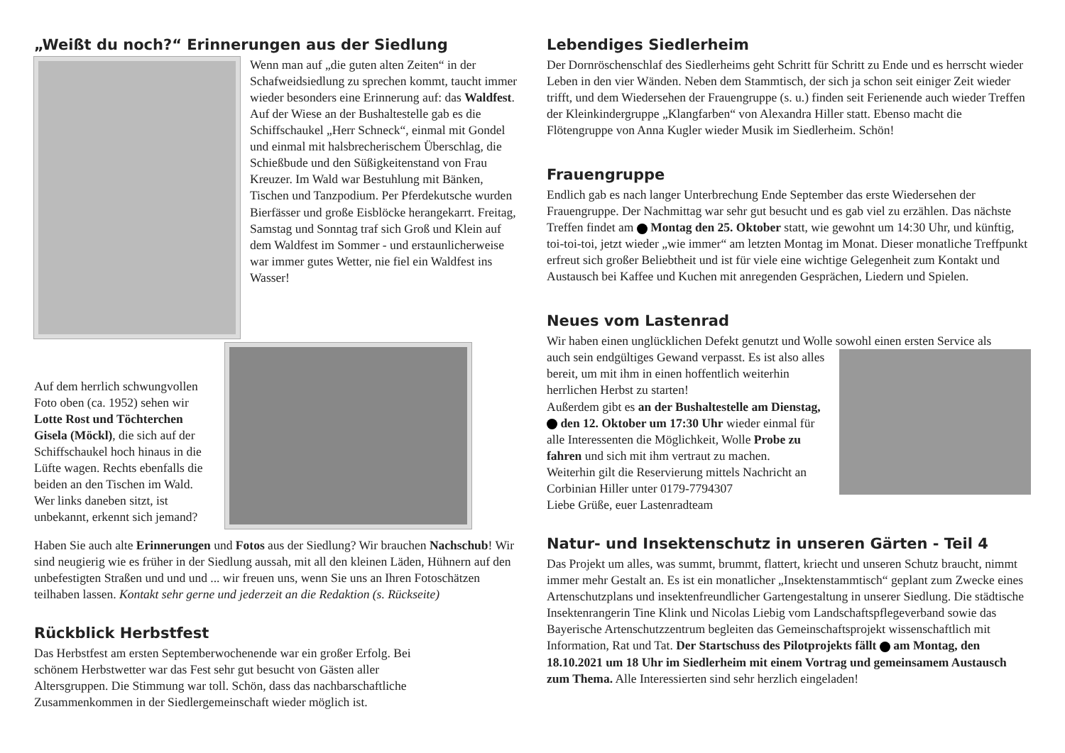„Weißt du noch?“ Erinnerungen aus der Siedlung
Wenn man auf „die guten alten Zeiten“ in der Schafweidsiedlung zu sprechen kommt, taucht immer wieder besonders eine Erinnerung auf: das Waldfest. Auf der Wiese an der Bushaltestelle gab es die Schiffschaukel „Herr Schneck“, einmal mit Gondel und einmal mit halsbrecherischem Überschlag, die Schießbude und den Süßigkeitenstand von Frau Kreuzer. Im Wald war Bestuhlung mit Bänken, Tischen und Tanzpodium. Per Pferdekutsche wurden Bierfässer und große Eisblöcke herangekarrt. Freitag, Samstag und Sonntag traf sich Groß und Klein auf dem Waldfest im Sommer - und erstaunlicherweise war immer gutes Wetter, nie fiel ein Waldfest ins Wasser!
Auf dem herrlich schwungvollen Foto oben (ca. 1952) sehen wir Lotte Rost und Töchterchen Gisela (Möckl), die sich auf der Schiffschaukel hoch hinaus in die Lüfte wagen. Rechts ebenfalls die beiden an den Tischen im Wald. Wer links daneben sitzt, ist unbekannt, erkennt sich jemand?
Haben Sie auch alte Erinnerungen und Fotos aus der Siedlung? Wir brauchen Nachschub! Wir sind neugierig wie es früher in der Siedlung aussah, mit all den kleinen Läden, Hühnern auf den unbefestigten Straßen und und und ... wir freuen uns, wenn Sie uns an Ihren Fotoschätzen teilhaben lassen. Kontakt sehr gerne und jederzeit an die Redaktion (s. Rückseite)
Rückblick Herbstfest
Das Herbstfest am ersten Septemberwochenende war ein großer Erfolg. Bei schönem Herbstwetter war das Fest sehr gut besucht von Gästen aller Altersgruppen. Die Stimmung war toll. Schön, dass das nachbarschaftliche Zusammenkommen in der Siedlergemeinschaft wieder möglich ist.
Lebendiges Siedlerheim
Der Dornröschenschlaf des Siedlerheims geht Schritt für Schritt zu Ende und es herrscht wieder Leben in den vier Wänden. Neben dem Stammtisch, der sich ja schon seit einiger Zeit wieder trifft, und dem Wiedersehen der Frauengruppe (s. u.) finden seit Ferienende auch wieder Treffen der Kleinkindergruppe „Klangfarben“ von Alexandra Hiller statt. Ebenso macht die Flötengruppe von Anna Kugler wieder Musik im Siedlerheim. Schön!
Frauengruppe
Endlich gab es nach langer Unterbrechung Ende September das erste Wiedersehen der Frauengruppe. Der Nachmittag war sehr gut besucht und es gab viel zu erzählen. Das nächste Treffen findet am Montag den 25. Oktober statt, wie gewohnt um 14:30 Uhr, und künftig, toi-toi-toi, jetzt wieder „wie immer“ am letzten Montag im Monat. Dieser monatliche Treffpunkt erfreut sich großer Beliebtheit und ist für viele eine wichtige Gelegenheit zum Kontakt und Austausch bei Kaffee und Kuchen mit anregenden Gesprächen, Liedern und Spielen.
Neues vom Lastenrad
Wir haben einen unglücklichen Defekt genutzt und Wolle sowohl einen ersten Service als
auch sein endgültiges Gewand verpasst. Es ist also alles bereit, um mit ihm in einen hoffentlich weiterhin herrlichen Herbst zu starten!
Außerdem gibt es an der Bushaltestelle am Dienstag, den 12. Oktober um 17:30 Uhr wieder einmal für alle Interessenten die Möglichkeit, Wolle Probe zu fahren und sich mit ihm vertraut zu machen.
Weiterhin gilt die Reservierung mittels Nachricht an Corbinian Hiller unter 0179-7794307
Liebe Grüße, euer Lastenradteam
Natur- und Insektenschutz in unseren Gärten - Teil 4
Das Projekt um alles, was summt, brummt, flattert, kriecht und unseren Schutz braucht, nimmt immer mehr Gestalt an. Es ist ein monatlicher „Insektenstammtisch“ geplant zum Zwecke eines Artenschutzplans und insektenfreundlicher Gartengestaltung in unserer Siedlung. Die städtische Insektenrangerin Tine Klink und Nicolas Liebig vom Landschaftspflegeverband sowie das Bayerische Artenschutzzentrum begleiten das Gemeinschaftsprojekt wissenschaftlich mit Information, Rat und Tat. Der Startschuss des Pilotprojekts fällt am Montag, den 18.10.2021 um 18 Uhr im Siedlerheim mit einem Vortrag und gemeinsamem Austausch zum Thema. Alle Interessierten sind sehr herzlich eingeladen!